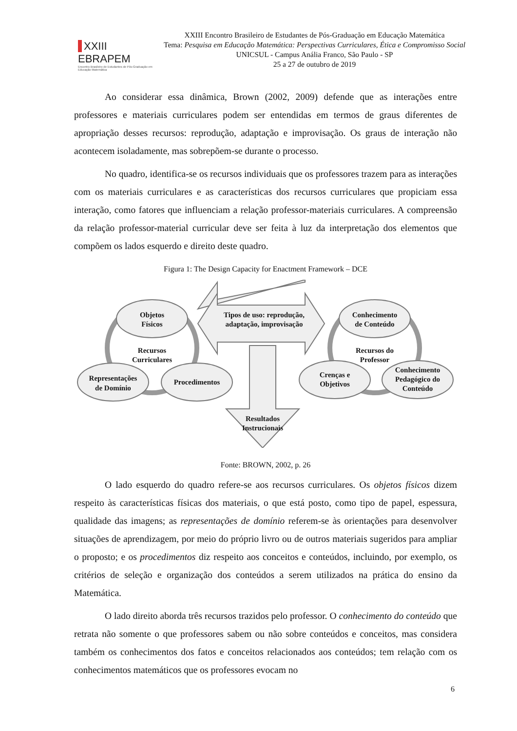XXIII EBRAPEM
Encontro Brasileiro de Estudantes de Pós-Graduação em Educação Matemática
XXIII Encontro Brasileiro de Estudantes de Pós-Graduação em Educação Matemática
Tema: Pesquisa em Educação Matemática: Perspectivas Curriculares, Ética e Compromisso Social
UNICSUL - Campus Anália Franco, São Paulo - SP
25 a 27 de outubro de 2019
Ao considerar essa dinâmica, Brown (2002, 2009) defende que as interações entre professores e materiais curriculares podem ser entendidas em termos de graus diferentes de apropriação desses recursos: reprodução, adaptação e improvisação. Os graus de interação não acontecem isoladamente, mas sobrepõem-se durante o processo.
No quadro, identifica-se os recursos individuais que os professores trazem para as interações com os materiais curriculares e as características dos recursos curriculares que propiciam essa interação, como fatores que influenciam a relação professor-materiais curriculares. A compreensão da relação professor-material curricular deve ser feita à luz da interpretação dos elementos que compõem os lados esquerdo e direito deste quadro.
Figura 1: The Design Capacity for Enactment Framework – DCE
Objetos
Físicos
Recursos
Curriculares
Representações
de Domínio
Procedimentos
Tipos de uso: reprodução,
adaptação, improvisação
Resultados
Instrucionais
Conhecimento
de Conteúdo
Recursos do
Professor
Crenças e
Objetivos
Conhecimento
Pedagógico do
Conteúdo
Fonte: BROWN, 2002, p. 26
O lado esquerdo do quadro refere-se aos recursos curriculares. Os objetos físicos dizem respeito às características físicas dos materiais, o que está posto, como tipo de papel, espessura, qualidade das imagens; as representações de domínio referem-se às orientações para desenvolver situações de aprendizagem, por meio do próprio livro ou de outros materiais sugeridos para ampliar o proposto; e os procedimentos diz respeito aos conceitos e conteúdos, incluindo, por exemplo, os critérios de seleção e organização dos conteúdos a serem utilizados na prática do ensino da Matemática.
O lado direito aborda três recursos trazidos pelo professor. O conhecimento do conteúdo que retrata não somente o que professores sabem ou não sobre conteúdos e conceitos, mas considera também os conhecimentos dos fatos e conceitos relacionados aos conteúdos; tem relação com os conhecimentos matemáticos que os professores evocam no
6